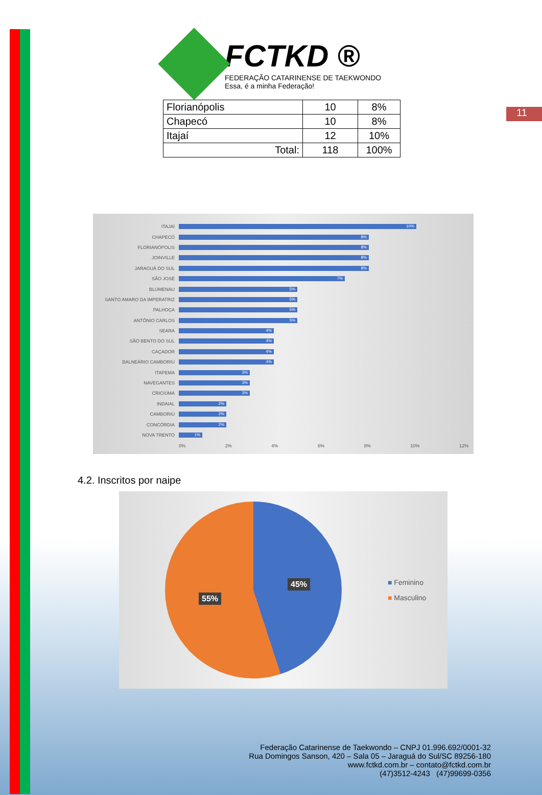11
FCTKD ®
FEDERAÇÃO CATARINENSE DE TAEKWONDO
Essa, é a minha Federação!
| Florianópolis | 10 | 8% |
| Chapecó | 10 | 8% |
| Itajaí | 12 | 10% |
| Total: | 118 | 100% |
ITAJAÍ
10%
CHAPECÓ
8%
FLORIANÓPOLIS
8%
JOINVILLE
8%
JARAGUÁ DO SUL
8%
SÃO JOSÉ
7%
BLUMENAU
5%
SANTO AMARO DA IMPERATRIZ
5%
PALHOÇA
5%
ANTÔNIO CARLOS
5%
SEARA
4%
SÃO BENTO DO SUL
4%
CAÇADOR
4%
BALNEÁRIO CAMBORIÚ
4%
ITAPEMA
3%
NAVEGANTES
3%
CRICIÚMA
3%
INDAIAL
2%
CAMBORIÚ
2%
CONCÓRDIA
2%
NOVA TRENTO
1%
0% 2% 4% 6% 8% 10% 12%
4.2. Inscritos por naipe
45%
55%
■ Feminino
■ Masculino
Federação Catarinense de Taekwondo – CNPJ 01.996.692/0001-32
Rua Domingos Sanson, 420 – Sala 05 – Jaraguá do Sul/SC 89256-180
www.fctkd.com.br – contato@fctkd.com.br
(47)3512-4243 (47)99699-0356